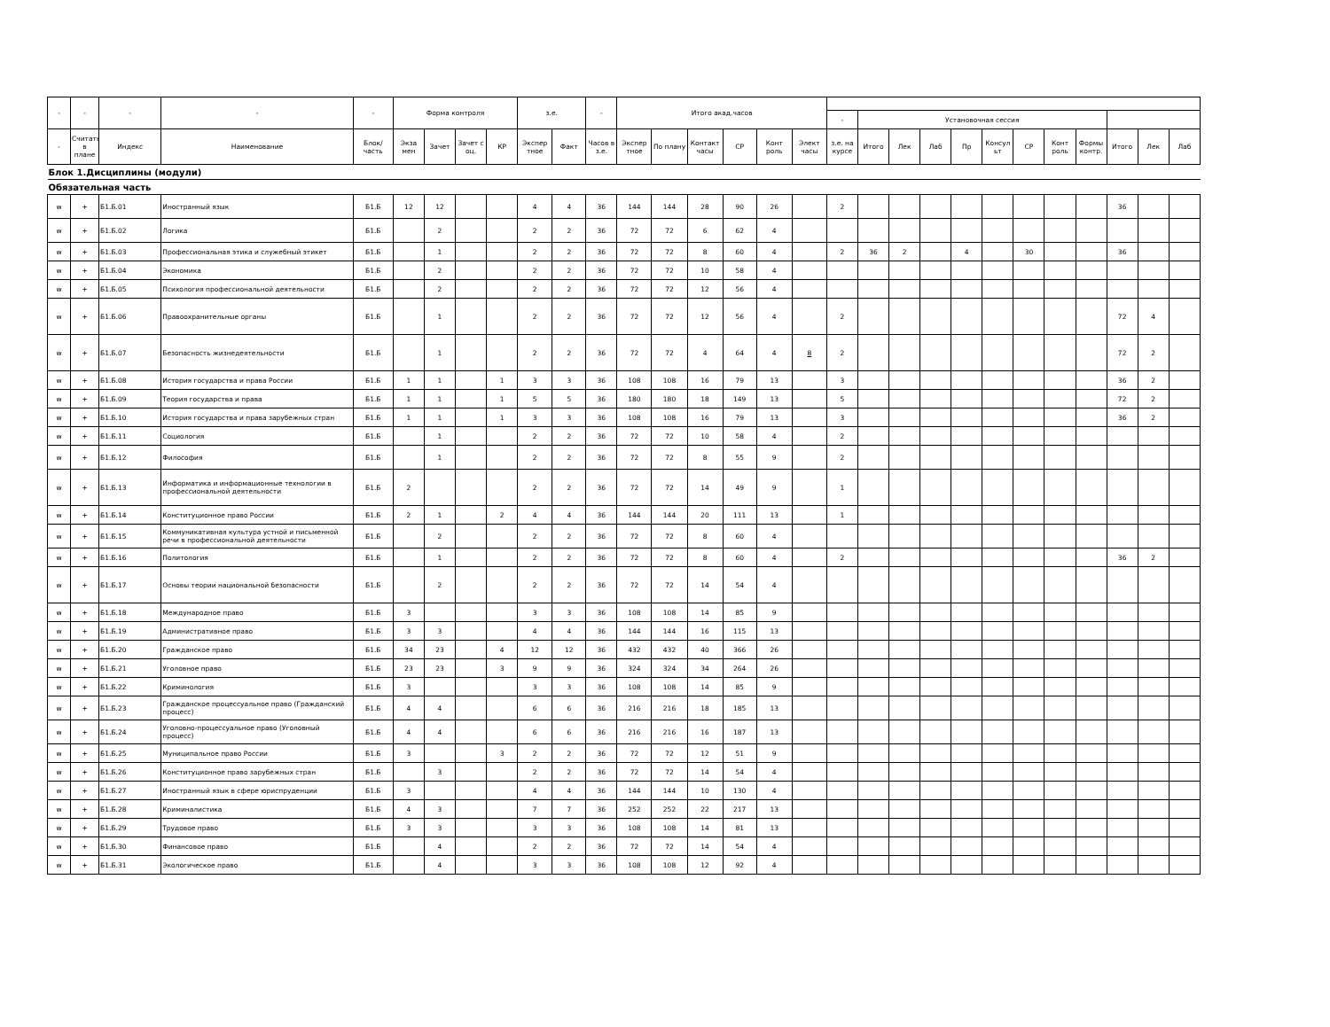| - | - | - | - | - | Форма контроля | | | | з.е. | | - | Итого акад.часов | | | | | | | | | | | | | | | | | |
| --- | --- | --- | --- | --- | --- | --- | --- | --- | --- | --- | --- | --- | --- | --- | --- | --- | --- | --- | --- | --- | --- | --- | --- | --- | --- | --- | --- | --- | --- |
| | | | | | | | | | | | | | | | | | | - | Установочная сессия | | | | | | | | | | |
| - | Считать в плане | Индекс | Наименование | Блок/ часть | Экза мен | Зачет | Зачет с оц. | КР | Экспер тное | Факт | Часов в з.е. | Экспер тное | По плану | Контакт часы | СР | Конт роль | Элект часы | з.е. на курсе | Итого | Лек | Лаб | Пр | Консул ьт | СР | Конт роль | Формы контр. | Итого | Лек | Лаб |
| Блок 1.Дисциплины (модули) | | | | | | | | | | | | | | | | | | | | | | | | | | | | | |
| Обязательная часть | | | | | | | | | | | | | | | | | | | | | | | | | | | | | |
| w | + | Б1.Б.01 | Иностранный язык | Б1.Б | 12 | 12 | | | 4 | 4 | 36 | 144 | 144 | 28 | 90 | 26 | | 2 | | | | | | | | | 36 | | |
| w | + | Б1.Б.02 | Логика | Б1.Б | | 2 | | | 2 | 2 | 36 | 72 | 72 | 6 | 62 | 4 | | | | | | | | | | | | | |
| w | + | Б1.Б.03 | Профессиональная этика и служебный этикет | Б1.Б | | 1 | | | 2 | 2 | 36 | 72 | 72 | 8 | 60 | 4 | | 2 | 36 | 2 | | 4 | | 30 | | | 36 | | |
| w | + | Б1.Б.04 | Экономика | Б1.Б | | 2 | | | 2 | 2 | 36 | 72 | 72 | 10 | 58 | 4 | | | | | | | | | | | | | |
| w | + | Б1.Б.05 | Психология профессиональной деятельности | Б1.Б | | 2 | | | 2 | 2 | 36 | 72 | 72 | 12 | 56 | 4 | | | | | | | | | | | | | |
| w | + | Б1.Б.06 | Правоохранительные органы | Б1.Б | | 1 | | | 2 | 2 | 36 | 72 | 72 | 12 | 56 | 4 | | 2 | | | | | | | | | 72 | 4 | |
| w | + | Б1.Б.07 | Безопасность жизнедеятельности | Б1.Б | | 1 | | | 2 | 2 | 36 | 72 | 72 | 4 | 64 | 4 | 8 | 2 | | | | | | | | | 72 | 2 | |
| w | + | Б1.Б.08 | История государства и права России | Б1.Б | 1 | 1 | | 1 | 3 | 3 | 36 | 108 | 108 | 16 | 79 | 13 | | 3 | | | | | | | | | 36 | 2 | |
| w | + | Б1.Б.09 | Теория государства и права | Б1.Б | 1 | 1 | | 1 | 5 | 5 | 36 | 180 | 180 | 18 | 149 | 13 | | 5 | | | | | | | | | 72 | 2 | |
| w | + | Б1.Б.10 | История государства и права зарубежных стран | Б1.Б | 1 | 1 | | 1 | 3 | 3 | 36 | 108 | 108 | 16 | 79 | 13 | | 3 | | | | | | | | | 36 | 2 | |
| w | + | Б1.Б.11 | Социология | Б1.Б | | 1 | | | 2 | 2 | 36 | 72 | 72 | 10 | 58 | 4 | | 2 | | | | | | | | | | | |
| w | + | Б1.Б.12 | Философия | Б1.Б | | 1 | | | 2 | 2 | 36 | 72 | 72 | 8 | 55 | 9 | | 2 | | | | | | | | | | | |
| w | + | Б1.Б.13 | Информатика и информационные технологии в профессиональной деятельности | Б1.Б | 2 | | | | 2 | 2 | 36 | 72 | 72 | 14 | 49 | 9 | | 1 | | | | | | | | | | | |
| w | + | Б1.Б.14 | Конституционное право России | Б1.Б | 2 | 1 | | 2 | 4 | 4 | 36 | 144 | 144 | 20 | 111 | 13 | | 1 | | | | | | | | | | | |
| w | + | Б1.Б.15 | Коммуникативная культура устной и письменной речи в профессиональной деятельности | Б1.Б | | 2 | | | 2 | 2 | 36 | 72 | 72 | 8 | 60 | 4 | | | | | | | | | | | | | |
| w | + | Б1.Б.16 | Политология | Б1.Б | | 1 | | | 2 | 2 | 36 | 72 | 72 | 8 | 60 | 4 | | 2 | | | | | | | | | 36 | 2 | |
| w | + | Б1.Б.17 | Основы теории национальной безопасности | Б1.Б | | 2 | | | 2 | 2 | 36 | 72 | 72 | 14 | 54 | 4 | | | | | | | | | | | | | |
| w | + | Б1.Б.18 | Международное право | Б1.Б | 3 | | | | 3 | 3 | 36 | 108 | 108 | 14 | 85 | 9 | | | | | | | | | | | | | |
| w | + | Б1.Б.19 | Административное право | Б1.Б | 3 | 3 | | | 4 | 4 | 36 | 144 | 144 | 16 | 115 | 13 | | | | | | | | | | | | | |
| w | + | Б1.Б.20 | Гражданское право | Б1.Б | 34 | 23 | | 4 | 12 | 12 | 36 | 432 | 432 | 40 | 366 | 26 | | | | | | | | | | | | | |
| w | + | Б1.Б.21 | Уголовное право | Б1.Б | 23 | 23 | | 3 | 9 | 9 | 36 | 324 | 324 | 34 | 264 | 26 | | | | | | | | | | | | | |
| w | + | Б1.Б.22 | Криминология | Б1.Б | 3 | | | | 3 | 3 | 36 | 108 | 108 | 14 | 85 | 9 | | | | | | | | | | | | | |
| w | + | Б1.Б.23 | Гражданское процессуальное право (Гражданский процесс) | Б1.Б | 4 | 4 | | | 6 | 6 | 36 | 216 | 216 | 18 | 185 | 13 | | | | | | | | | | | | | |
| w | + | Б1.Б.24 | Уголовно-процессуальное право (Уголовный процесс) | Б1.Б | 4 | 4 | | | 6 | 6 | 36 | 216 | 216 | 16 | 187 | 13 | | | | | | | | | | | | | |
| w | + | Б1.Б.25 | Муниципальное право России | Б1.Б | 3 | | | 3 | 2 | 2 | 36 | 72 | 72 | 12 | 51 | 9 | | | | | | | | | | | | | |
| w | + | Б1.Б.26 | Конституционное право зарубежных стран | Б1.Б | | 3 | | | 2 | 2 | 36 | 72 | 72 | 14 | 54 | 4 | | | | | | | | | | | | | |
| w | + | Б1.Б.27 | Иностранный язык в сфере юриспруденции | Б1.Б | 3 | | | | 4 | 4 | 36 | 144 | 144 | 10 | 130 | 4 | | | | | | | | | | | | | |
| w | + | Б1.Б.28 | Криминалистика | Б1.Б | 4 | 3 | | | 7 | 7 | 36 | 252 | 252 | 22 | 217 | 13 | | | | | | | | | | | | | |
| w | + | Б1.Б.29 | Трудовое право | Б1.Б | 3 | 3 | | | 3 | 3 | 36 | 108 | 108 | 14 | 81 | 13 | | | | | | | | | | | | | |
| w | + | Б1.Б.30 | Финансовое право | Б1.Б | | 4 | | | 2 | 2 | 36 | 72 | 72 | 14 | 54 | 4 | | | | | | | | | | | | | |
| w | + | Б1.Б.31 | Экологическое право | Б1.Б | | 4 | | | 3 | 3 | 36 | 108 | 108 | 12 | 92 | 4 | | | | | | | | | | | | | |